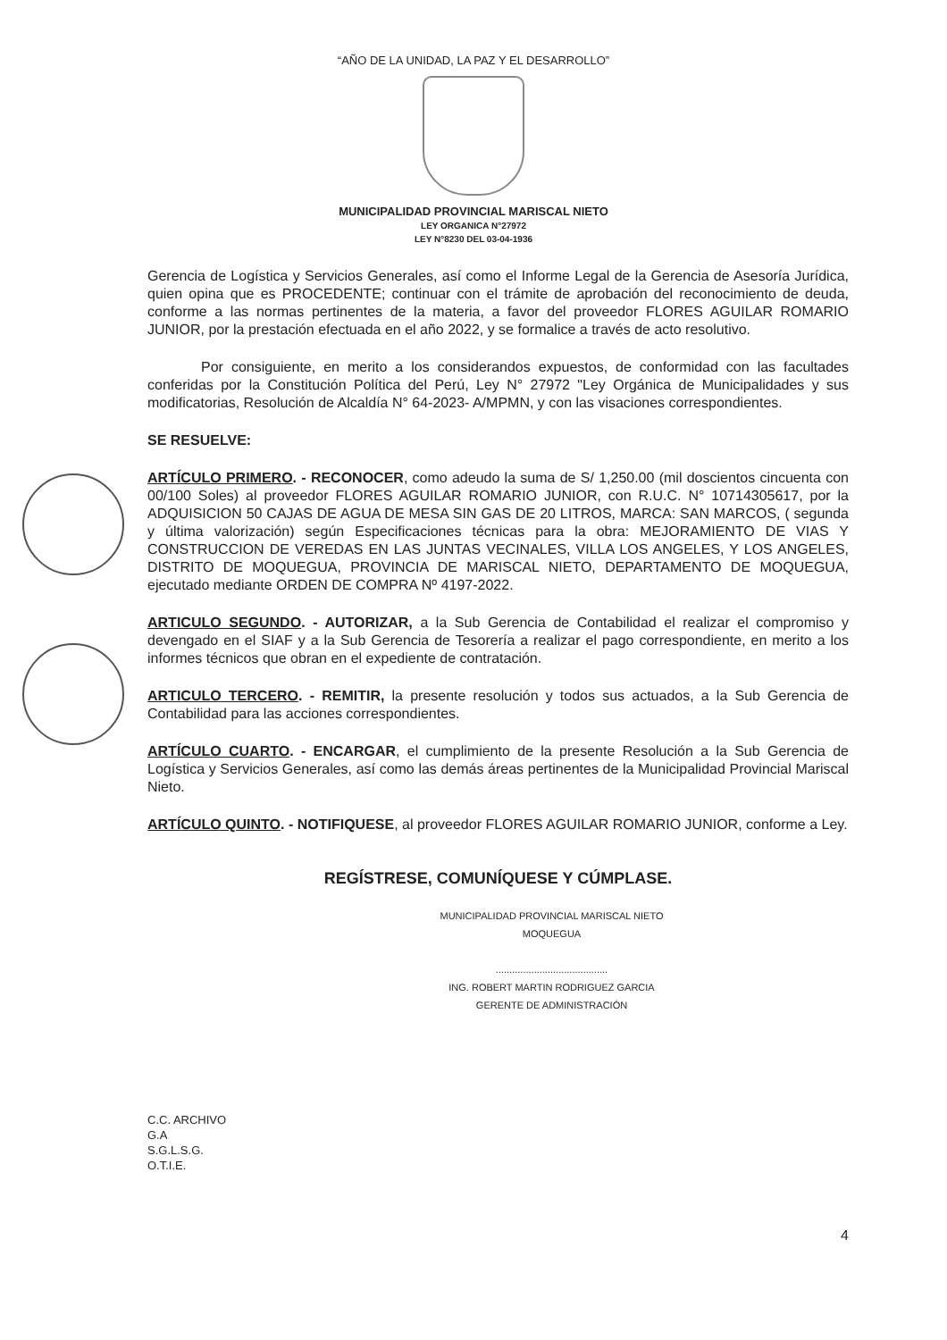“AÑO DE LA UNIDAD, LA PAZ Y EL DESARROLLO”
MUNICIPALIDAD PROVINCIAL MARISCAL NIETO
LEY ORGANICA N°27972
LEY N°8230 DEL 03-04-1936
Gerencia de Logística y Servicios Generales, así como el Informe Legal de la Gerencia de Asesoría Jurídica, quien opina que es PROCEDENTE; continuar con el trámite de aprobación del reconocimiento de deuda, conforme a las normas pertinentes de la materia, a favor del proveedor FLORES AGUILAR ROMARIO JUNIOR, por la prestación efectuada en el año 2022, y se formalice a través de acto resolutivo.
Por consiguiente, en merito a los considerandos expuestos, de conformidad con las facultades conferidas por la Constitución Política del Perú, Ley N° 27972 "Ley Orgánica de Municipalidades y sus modificatorias, Resolución de Alcaldía N° 64-2023- A/MPMN, y con las visaciones correspondientes.
SE RESUELVE:
ARTÍCULO PRIMERO. - RECONOCER, como adeudo la suma de S/ 1,250.00 (mil doscientos cincuenta con 00/100 Soles) al proveedor FLORES AGUILAR ROMARIO JUNIOR, con R.U.C. N° 10714305617, por la ADQUISICION 50 CAJAS DE AGUA DE MESA SIN GAS DE 20 LITROS, MARCA: SAN MARCOS, ( segunda y última valorización) según Especificaciones técnicas para la obra: MEJORAMIENTO DE VIAS Y CONSTRUCCION DE VEREDAS EN LAS JUNTAS VECINALES, VILLA LOS ANGELES, Y LOS ANGELES, DISTRITO DE MOQUEGUA, PROVINCIA DE MARISCAL NIETO, DEPARTAMENTO DE MOQUEGUA, ejecutado mediante ORDEN DE COMPRA Nº 4197-2022.
ARTICULO SEGUNDO. - AUTORIZAR, a la Sub Gerencia de Contabilidad el realizar el compromiso y devengado en el SIAF y a la Sub Gerencia de Tesorería a realizar el pago correspondiente, en merito a los informes técnicos que obran en el expediente de contratación.
ARTICULO TERCERO. - REMITIR, la presente resolución y todos sus actuados, a la Sub Gerencia de Contabilidad para las acciones correspondientes.
ARTÍCULO CUARTO. - ENCARGAR, el cumplimiento de la presente Resolución a la Sub Gerencia de Logística y Servicios Generales, así como las demás áreas pertinentes de la Municipalidad Provincial Mariscal Nieto.
ARTÍCULO QUINTO. - NOTIFIQUESE, al proveedor FLORES AGUILAR ROMARIO JUNIOR, conforme a Ley.
REGÍSTRESE, COMUNÍQUESE Y CÚMPLASE.
MUNICIPALIDAD PROVINCIAL MARISCAL NIETO
MOQUEGUA
.........................................
ING. ROBERT MARTIN RODRIGUEZ GARCIA
GERENTE DE ADMINISTRACIÓN
C.C. ARCHIVO
G.A
S.G.L.S.G.
O.T.I.E.
4